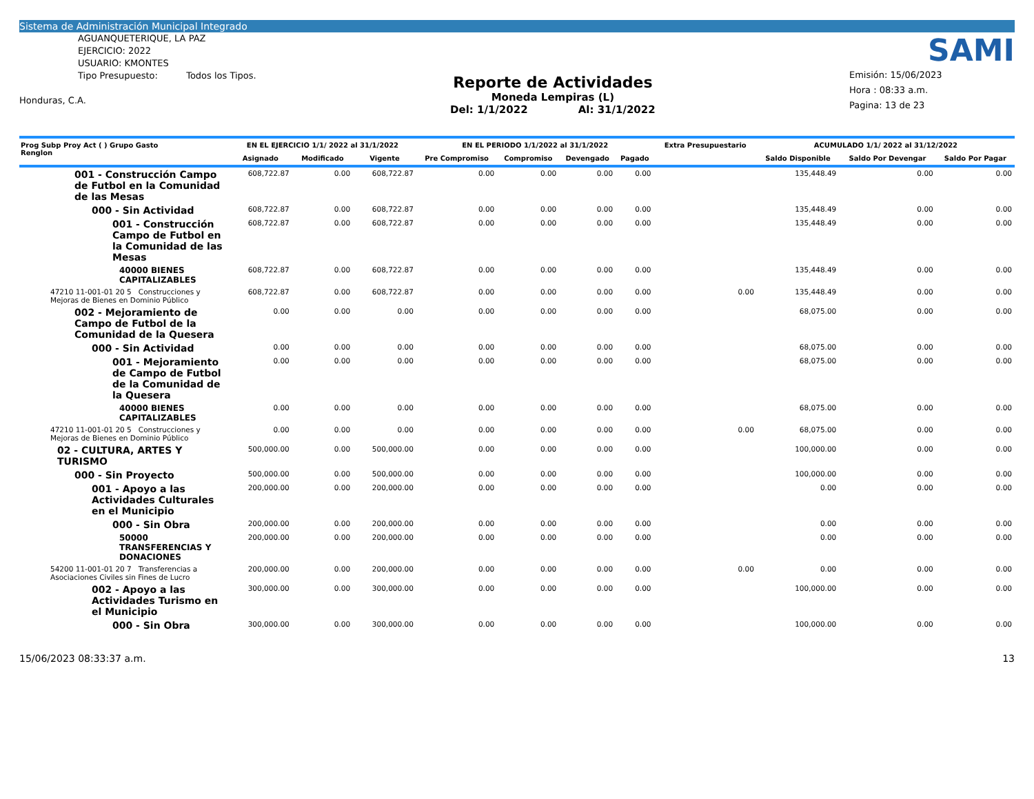Sistema de Administración Municipal Integrado
AGUANQUETERIQUE, LA PAZ
EJERCICIO: 2022
USUARIO: KMONTES
Tipo Presupuesto: Todos los Tipos.
Honduras, C.A.
Reporte de Actividades
Moneda Lempiras (L)
Del: 1/1/2022 Al: 31/1/2022
SAMI
Emisión: 15/06/2023
Hora : 08:33 a.m.
Pagina: 13 de 23
| Prog Subp Proy Act ( ) Grupo Gasto Renglon | EN EL EJERCICIO 1/1/ 2022 al 31/1/2022 | | | EN EL PERIODO 1/1/2022 al 31/1/2022 | | | | Extra Presupuestario | ACUMULADO 1/1/ 2022 al 31/12/2022 | | |
| --- | --- | --- | --- | --- | --- | --- | --- | --- | --- | --- | --- |
| | Asignado | Modificado | Vigente | Pre Compromiso | Compromiso | Devengado | Pagado | | Saldo Disponible | Saldo Por Devengar | Saldo Por Pagar |
| 001 - Construcción Campo de Futbol en la Comunidad de las Mesas | 608,722.87 | 0.00 | 608,722.87 | 0.00 | 0.00 | 0.00 | 0.00 | | 135,448.49 | 0.00 | 0.00 |
| 000 - Sin Actividad | 608,722.87 | 0.00 | 608,722.87 | 0.00 | 0.00 | 0.00 | 0.00 | | 135,448.49 | 0.00 | 0.00 |
| 001 - Construcción Campo de Futbol en la Comunidad de las Mesas | 608,722.87 | 0.00 | 608,722.87 | 0.00 | 0.00 | 0.00 | 0.00 | | 135,448.49 | 0.00 | 0.00 |
| 40000 BIENES CAPITALIZABLES | 608,722.87 | 0.00 | 608,722.87 | 0.00 | 0.00 | 0.00 | 0.00 | | 135,448.49 | 0.00 | 0.00 |
| 47210 11-001-01 20 5 Construcciones y Mejoras de Bienes en Dominio Público | 608,722.87 | 0.00 | 608,722.87 | 0.00 | 0.00 | 0.00 | 0.00 | 0.00 | 135,448.49 | 0.00 | 0.00 |
| 002 - Mejoramiento de Campo de Futbol de la Comunidad de la Quesera | 0.00 | 0.00 | 0.00 | 0.00 | 0.00 | 0.00 | 0.00 | | 68,075.00 | 0.00 | 0.00 |
| 000 - Sin Actividad | 0.00 | 0.00 | 0.00 | 0.00 | 0.00 | 0.00 | 0.00 | | 68,075.00 | 0.00 | 0.00 |
| 001 - Mejoramiento de Campo de Futbol de la Comunidad de la Quesera | 0.00 | 0.00 | 0.00 | 0.00 | 0.00 | 0.00 | 0.00 | | 68,075.00 | 0.00 | 0.00 |
| 40000 BIENES CAPITALIZABLES | 0.00 | 0.00 | 0.00 | 0.00 | 0.00 | 0.00 | 0.00 | | 68,075.00 | 0.00 | 0.00 |
| 47210 11-001-01 20 5 Construcciones y Mejoras de Bienes en Dominio Público | 0.00 | 0.00 | 0.00 | 0.00 | 0.00 | 0.00 | 0.00 | 0.00 | 68,075.00 | 0.00 | 0.00 |
| 02 - CULTURA, ARTES Y TURISMO | 500,000.00 | 0.00 | 500,000.00 | 0.00 | 0.00 | 0.00 | 0.00 | | 100,000.00 | 0.00 | 0.00 |
| 000 - Sin Proyecto | 500,000.00 | 0.00 | 500,000.00 | 0.00 | 0.00 | 0.00 | 0.00 | | 100,000.00 | 0.00 | 0.00 |
| 001 - Apoyo a las Actividades Culturales en el Municipio | 200,000.00 | 0.00 | 200,000.00 | 0.00 | 0.00 | 0.00 | 0.00 | | 0.00 | 0.00 | 0.00 |
| 000 - Sin Obra | 200,000.00 | 0.00 | 200,000.00 | 0.00 | 0.00 | 0.00 | 0.00 | | 0.00 | 0.00 | 0.00 |
| 50000 TRANSFERENCIAS Y DONACIONES | 200,000.00 | 0.00 | 200,000.00 | 0.00 | 0.00 | 0.00 | 0.00 | | 0.00 | 0.00 | 0.00 |
| 54200 11-001-01 20 7 Transferencias a Asociaciones Civiles sin Fines de Lucro | 200,000.00 | 0.00 | 200,000.00 | 0.00 | 0.00 | 0.00 | 0.00 | 0.00 | 0.00 | 0.00 | 0.00 |
| 002 - Apoyo a las Actividades Turismo en el Municipio | 300,000.00 | 0.00 | 300,000.00 | 0.00 | 0.00 | 0.00 | 0.00 | | 100,000.00 | 0.00 | 0.00 |
| 000 - Sin Obra | 300,000.00 | 0.00 | 300,000.00 | 0.00 | 0.00 | 0.00 | 0.00 | | 100,000.00 | 0.00 | 0.00 |
15/06/2023 08:33:37 a.m. 13